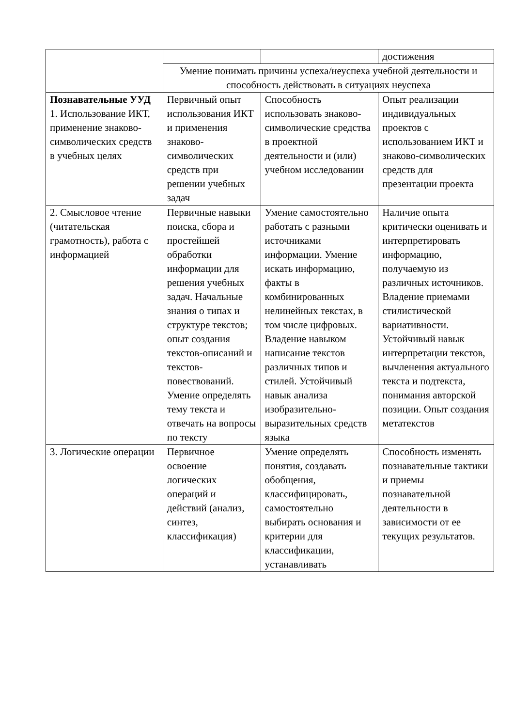| | | | достижения |
| | Умение понимать причины успеха/неуспеха учебной деятельности и способность действовать в ситуациях неуспеха | | |
| Познавательные УУД 1. Использование ИКТ, применение знаково-символических средств в учебных целях | Первичный опыт использования ИКТ и применения знаково-символических средств при решении учебных задач | Способность использовать знаково-символические средства в проектной деятельности и (или) учебном исследовании | Опыт реализации индивидуальных проектов с использованием ИКТ и знаково-символических средств для презентации проекта |
| 2. Смысловое чтение (читательская грамотность), работа с информацией | Первичные навыки поиска, сбора и простейшей обработки информации для решения учебных задач. Начальные знания о типах и структуре текстов; опыт создания текстов-описаний и текстов-повествований. Умение определять тему текста и отвечать на вопросы по тексту | Умение самостоятельно работать с разными источниками информации. Умение искать информацию, факты в комбинированных нелинейных текстах, в том числе цифровых. Владение навыком написание текстов различных типов и стилей. Устойчивый навык анализа изобразительно-выразительных средств языка | Наличие опыта критически оценивать и интерпретировать информацию, получаемую из различных источников. Владение приемами стилистической вариативности. Устойчивый навык интерпретации текстов, вычленения актуального текста и подтекста, понимания авторской позиции. Опыт создания метатекстов |
| 3. Логические операции | Первичное освоение логических операций и действий (анализ, синтез, классификация) | Умение определять понятия, создавать обобщения, классифицировать, самостоятельно выбирать основания и критерии для классификации, устанавливать | Способность изменять познавательные тактики и приемы познавательной деятельности в зависимости от ее текущих результатов. |